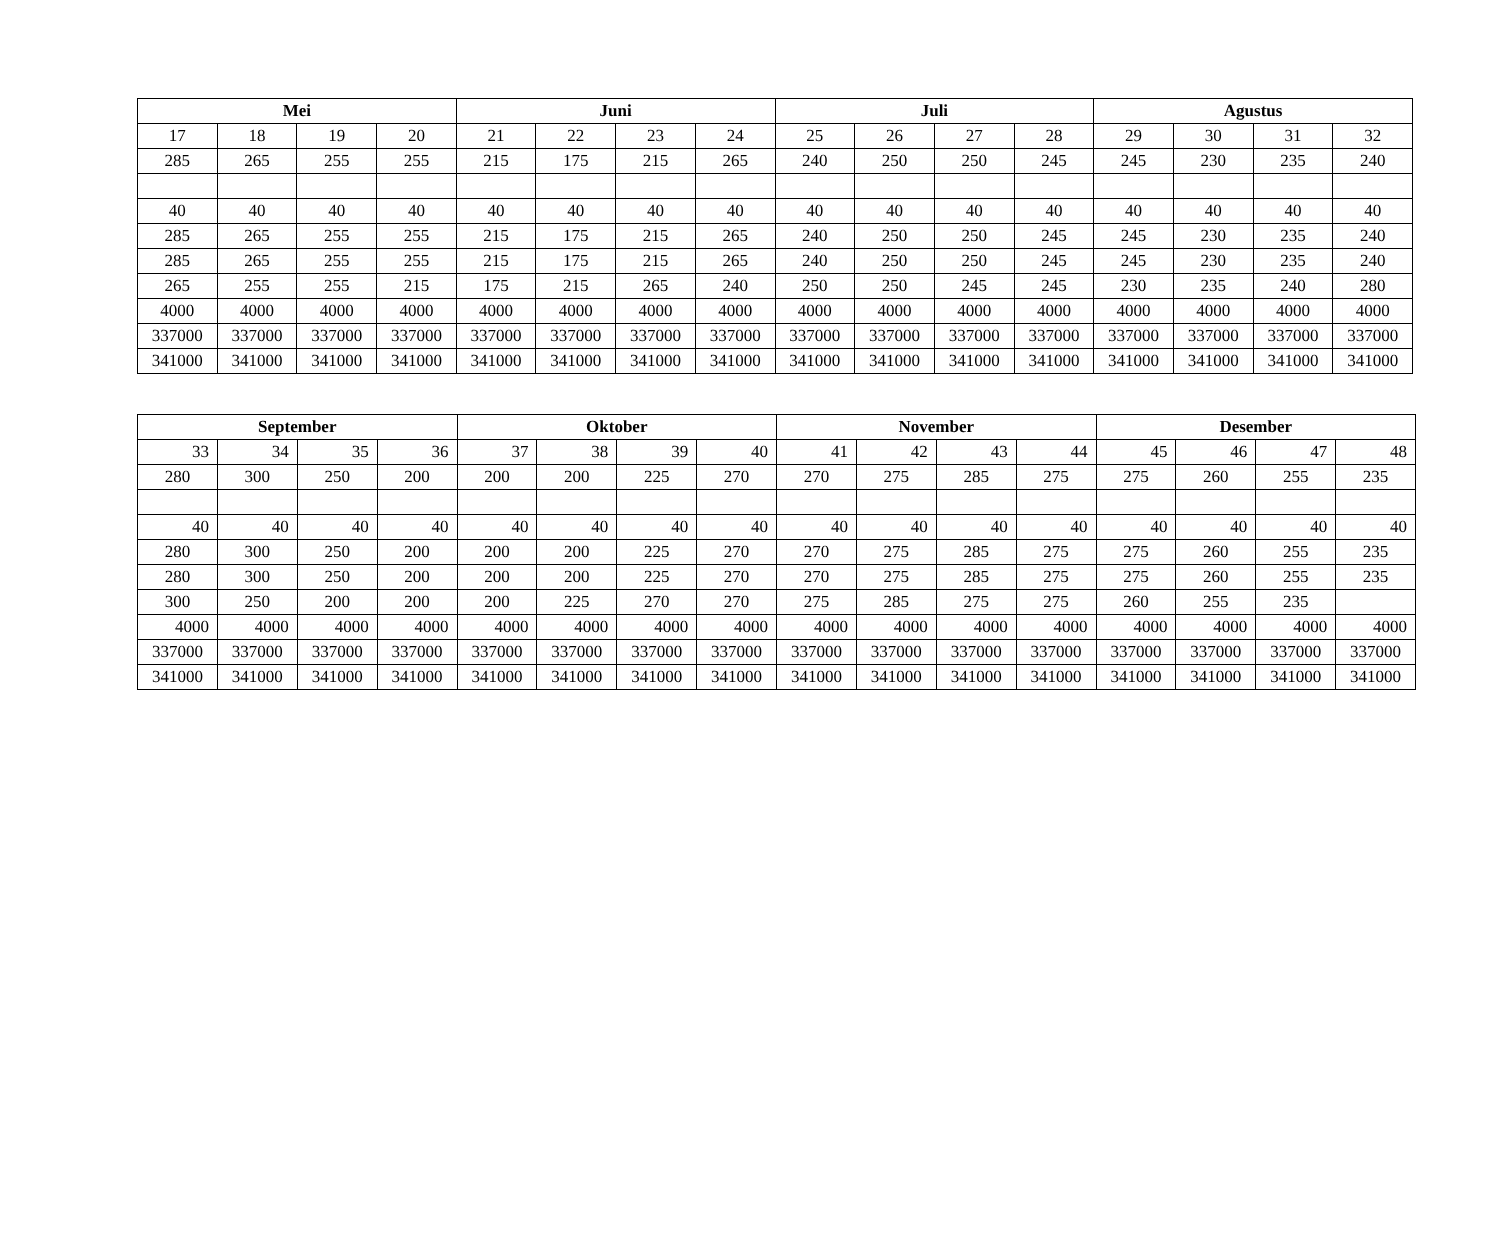| Mei | | | | Juni | | | | Juli | | | | Agustus | | | |
| --- | --- | --- | --- | --- | --- | --- | --- | --- | --- | --- | --- | --- | --- | --- | --- |
| 17 | 18 | 19 | 20 | 21 | 22 | 23 | 24 | 25 | 26 | 27 | 28 | 29 | 30 | 31 | 32 |
| 285 | 265 | 255 | 255 | 215 | 175 | 215 | 265 | 240 | 250 | 250 | 245 | 245 | 230 | 235 | 240 |
| 40 | 40 | 40 | 40 | 40 | 40 | 40 | 40 | 40 | 40 | 40 | 40 | 40 | 40 | 40 | 40 |
| 285 | 265 | 255 | 255 | 215 | 175 | 215 | 265 | 240 | 250 | 250 | 245 | 245 | 230 | 235 | 240 |
| 285 | 265 | 255 | 255 | 215 | 175 | 215 | 265 | 240 | 250 | 250 | 245 | 245 | 230 | 235 | 240 |
| 265 | 255 | 255 | 215 | 175 | 215 | 265 | 240 | 250 | 250 | 245 | 245 | 230 | 235 | 240 | 280 |
| 4000 | 4000 | 4000 | 4000 | 4000 | 4000 | 4000 | 4000 | 4000 | 4000 | 4000 | 4000 | 4000 | 4000 | 4000 | 4000 |
| 337000 | 337000 | 337000 | 337000 | 337000 | 337000 | 337000 | 337000 | 337000 | 337000 | 337000 | 337000 | 337000 | 337000 | 337000 | 337000 |
| 341000 | 341000 | 341000 | 341000 | 341000 | 341000 | 341000 | 341000 | 341000 | 341000 | 341000 | 341000 | 341000 | 341000 | 341000 | 341000 |
| September | | | | Oktober | | | | November | | | | Desember | | | |
| --- | --- | --- | --- | --- | --- | --- | --- | --- | --- | --- | --- | --- | --- | --- | --- |
| 33 | 34 | 35 | 36 | 37 | 38 | 39 | 40 | 41 | 42 | 43 | 44 | 45 | 46 | 47 | 48 |
| 280 | 300 | 250 | 200 | 200 | 200 | 225 | 270 | 270 | 275 | 285 | 275 | 275 | 260 | 255 | 235 |
| 40 | 40 | 40 | 40 | 40 | 40 | 40 | 40 | 40 | 40 | 40 | 40 | 40 | 40 | 40 | 40 |
| 280 | 300 | 250 | 200 | 200 | 200 | 225 | 270 | 270 | 275 | 285 | 275 | 275 | 260 | 255 | 235 |
| 280 | 300 | 250 | 200 | 200 | 200 | 225 | 270 | 270 | 275 | 285 | 275 | 275 | 260 | 255 | 235 |
| 300 | 250 | 200 | 200 | 200 | 225 | 270 | 270 | 275 | 285 | 275 | 275 | 260 | 255 | 235 | |
| 4000 | 4000 | 4000 | 4000 | 4000 | 4000 | 4000 | 4000 | 4000 | 4000 | 4000 | 4000 | 4000 | 4000 | 4000 | 4000 |
| 337000 | 337000 | 337000 | 337000 | 337000 | 337000 | 337000 | 337000 | 337000 | 337000 | 337000 | 337000 | 337000 | 337000 | 337000 | 337000 |
| 341000 | 341000 | 341000 | 341000 | 341000 | 341000 | 341000 | 341000 | 341000 | 341000 | 341000 | 341000 | 341000 | 341000 | 341000 | 341000 |